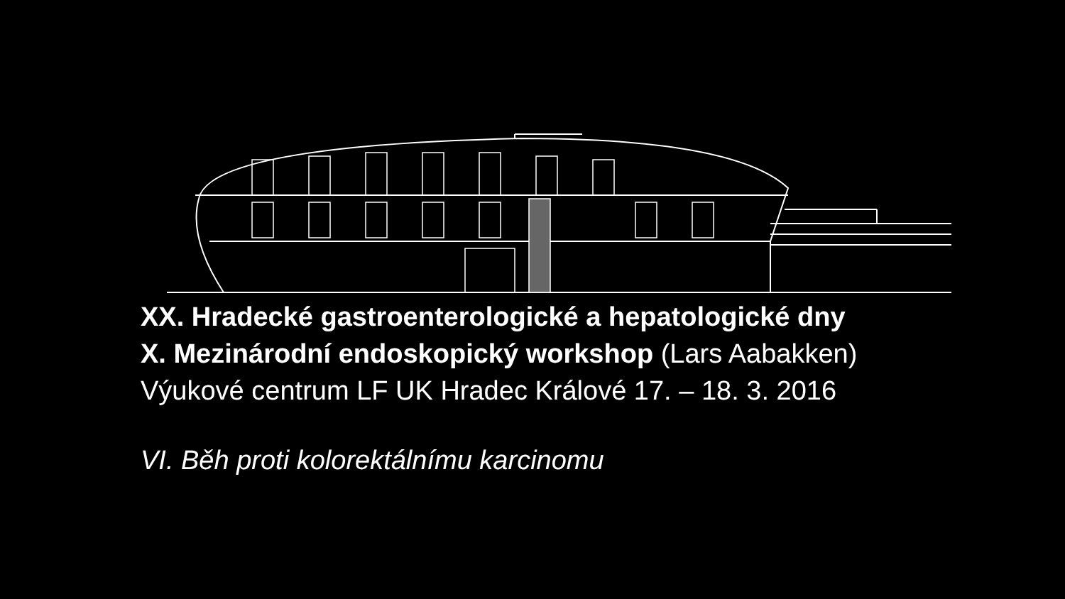XX. Hradecké gastroenterologické a hepatologické dny
X. Mezinárodní endoskopický workshop (Lars Aabakken)
Výukové centrum LF UK Hradec Králové 17. – 18. 3. 2016
VI. Běh proti kolorektálnímu karcinomu